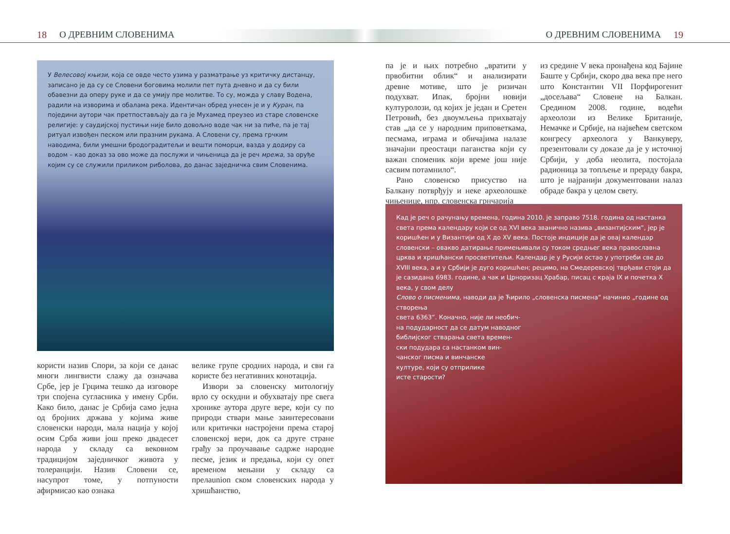18 О ДРЕВНИМ СЛОВЕНИМА О ДРЕВНИМ СЛОВЕНИМА 19
У Велесовој књизи, која се овде често узима у разматрање уз критичку дистанцу, записано је да су се Словени боговима молили пет пута дневно и да су били обавезни да оперу руке и да се умију пре молитве. То су, можда у славу Водена, радили на изворима и обалама река. Идентичан обред унесен је и у Куран, па поједини аутори чак претпостављају да га је Мухамед преузео из старе словенске религије: у саудијској пустињи није било довољно воде чак ни за пиће, па је тај ритуал извођен песком или празним рукама. А Словени су, према грчким наводима, били умешни бродоградитељи и вешти поморци, вазда у додиру са водом – као доказ за ово може да послужи и чињеница да је реч мрежа, за оруђе којим су се служили приликом риболова, до данас заједничка свим Словенима.
користи назив Спори, за који се данас многи лингвисти слажу да означава Србе, јер је Грцима тешко да изговоре три спојена сугласника у имену Срби. Како било, данас је Србија само једна од бројних држава у којима живе словенски народи, мала нација у којој осим Срба живи још преко двадесет народа у складу са вековном традицијом заједничког живота у толеранцији. Назив Словени се, насупрот томе, у потпуности афирмисао као ознака
велике групе сродних народа, и сви га користе без негативних конотација.
Извори за словенску митологију врло су оскудни и обухватају пре свега хронике аутора друге вере, који су по природи ствари мање заинтересовани или критички настројени према старој словенској вери, док са друге стране грађу за проучавање садрже народне песме, језик и предања, који су опет временом мењани у складу са прелаunion ском словенских народа у хришћанство,
па је и њих потребно „вратити у првобитни облик“ и анализирати древне мотиве, што је ризичан подухват. Ипак, бројни новији културолози, од којих је један и Сретен Петровић, без двоумљења прихватају став „да се у народним приповеткама, песмама, играма и обичајима налазе значајни преостаци паганства који су важан споменик који време још није сасвим потамнило“.
Рано словенско присуство на Балкану потврђују и неке археолошке чињенице, нпр. словенска грнчарија
из средине V века пронађена код Бајине Баште у Србији, скоро два века пре него што Константин VII Порфирогенит „досељава“ Словене на Балкан. Средином 2008. године, водећи археолози из Велике Британије, Немачке и Србије, на највећем светском конгресу археолога у Ванкуверу, презентовали су доказе да је у источној Србији, у доба неолита, постојала радионица за топљење и прераду бакра, што је најранији документовани налаз обраде бакра у целом свету.
Кад је реч о рачунању времена, година 2010. је заправо 7518. година од настанка света према календару који се од XVI века званично назива „византијским“, јер је коришћен и у Византији од X до XV века. Постоје индиције да је овај календар словенски – овакво датирање примењивали су током средњег века православна црква и хришћански просветитељи. Календар је у Русији остао у употреби све до XVIII века, а и у Србији је дуго коришћен; рецимо, на Смедеревској тврђави стоји да је сазидана 6983. године, а чак и Црноризац Храбар, писац с краја IX и почетка X века, у свом делу
Слово о писменима, наводи да је Ћирило „словенска писмена“ начинио „године од створења
света 6363“. Коначно, није ли необич-
на подударност да се датум наводног
библијског стварања света времен-
ски подудара са настанком вин-
чанског писма и винчанске
културе, који су отприлике
исте старости?